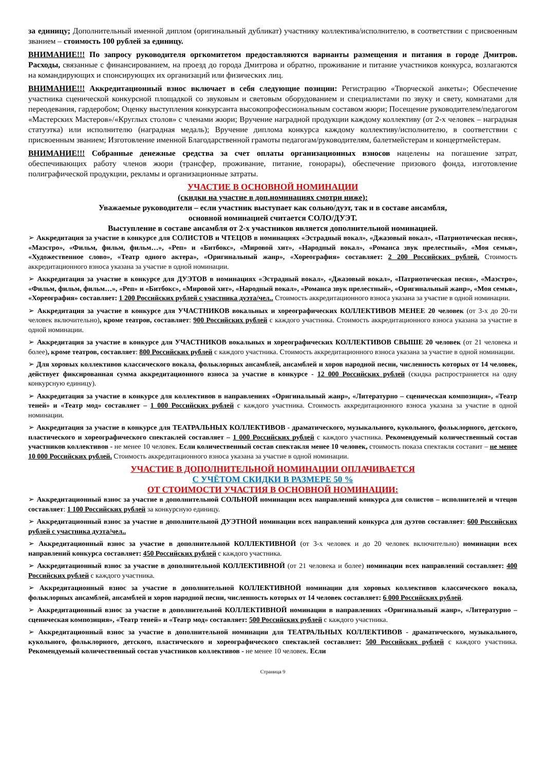за единицу; Дополнительный именной диплом (оригинальный дубликат) участнику коллектива/исполнителю, в соответствии с присвоенным званием – стоимость 100 рублей за единицу.
ВНИМАНИЕ!!! По запросу руководителя оргкомитетом предоставляются варианты размещения и питания в городе Дмитров. Расходы, связанные с финансированием, на проезд до города Дмитрова и обратно, проживание и питание участников конкурса, возлагаются на командирующих и спонсирующих их организаций или физических лиц.
ВНИМАНИЕ!!! Аккредитационный взнос включает в себя следующие позиции: Регистрацию «Творческой анкеты»; Обеспечение участника сценической конкурсной площадкой со звуковым и световым оборудованием и специалистами по звуку и свету, комнатами для переодевания, гардеробом; Оценку выступления конкурсанта высокопрофессиональным составом жюри; Посещение руководителем/педагогом «Мастерских Мастеров»/«Круглых столов» с членами жюри; Вручение наградной продукции каждому коллективу (от 2-х человек – наградная статуэтка) или исполнителю (наградная медаль); Вручение диплома конкурса каждому коллективу/исполнителю, в соответствии с присвоенным званием; Изготовление именной Благодарственной грамоты педагогам/руководителям, балетмейстерам и концертмейстерам.
ВНИМАНИЕ!!! Собранные денежные средства за счет оплаты организационных взносов нацелены на погашение затрат, обеспечивающих работу членов жюри (трансфер, проживание, питание, гонорары), обеспечение призового фонда, изготовление полиграфической продукции, рекламы и организационные затраты.
УЧАСТИЕ В ОСНОВНОЙ НОМИНАЦИИ
(скидки на участие в доп.номинациях смотри ниже):
Уважаемые руководители – если участник выступает как сольно/дуэт, так и в составе ансамбля,
основной номинацией считается СОЛО/ДУЭТ.
Выступление в составе ансамбля от 2-х участников является дополнительной номинацией.
➢ Аккредитация за участие в конкурсе для СОЛИСТОВ и ЧТЕЦОВ в номинациях «Эстрадный вокал», «Джазовый вокал», «Патриотическая песня», «Маэстро», «Фильм, фильм, фильм…», «Реп» и «Битбокс», «Мировой хит», «Народный вокал», «Романса звук прелестный», «Моя семья», «Художественное слово», «Театр одного актера», «Оригинальный жанр», «Хореография» составляет: 2 200 Российских рублей. Стоимость аккредитационного взноса указана за участие в одной номинации.
➢ Аккредитация за участие в конкурсе для ДУЭТОВ в номинациях «Эстрадный вокал», «Джазовый вокал», «Патриотическая песня», «Маэстро», «Фильм, фильм, фильм…», «Реп» и «Битбокс», «Мировой хит», «Народный вокал», «Романса звук прелестный», «Оригинальный жанр», «Моя семья», «Хореография» составляет: 1 200 Российских рублей с участника дуэта/чел.. Стоимость аккредитационного взноса указана за участие в одной номинации.
➢ Аккредитация за участие в конкурсе для УЧАСТНИКОВ вокальных и хореографических КОЛЛЕКТИВОВ МЕНЕЕ 20 человек (от 3-х до 20-ти человек включительно), кроме театров, составляет: 900 Российских рублей с каждого участника. Стоимость аккредитационного взноса указана за участие в одной номинации.
➢ Аккредитация за участие в конкурсе для УЧАСТНИКОВ вокальных и хореографических КОЛЛЕКТИВОВ СВЫШЕ 20 человек (от 21 человека и более), кроме театров, составляет: 800 Российских рублей с каждого участника. Стоимость аккредитационного взноса указана за участие в одной номинации.
➢ Для хоровых коллективов классического вокала, фольклорных ансамблей, ансамблей и хоров народной песни, численность которых от 14 человек, действует фиксированная сумма аккредитационного взноса за участие в конкурсе - 12 000 Российских рублей (скидка распространяется на одну конкурсную единицу).
➢ Аккредитация за участие в конкурсе для коллективов в направлениях «Оригинальный жанр», «Литературно – сценическая композиция», «Театр теней» и «Театр мод» составляет – 1 000 Российских рублей с каждого участника. Стоимость аккредитационного взноса указана за участие в одной номинации.
➢ Аккредитация за участие в конкурсе для ТЕАТРАЛЬНЫХ КОЛЛЕКТИВОВ - драматического, музыкального, кукольного, фольклорного, детского, пластического и хореографического спектаклей составляет – 1 000 Российских рублей с каждого участника. Рекомендуемый количественный состав участников коллективов - не менее 10 человек. Если количественный состав спектакля менее 10 человек, стоимость показа спектакля составит – не менее 10 000 Российских рублей. Стоимость аккредитационного взноса указана за участие в одной номинации.
УЧАСТИЕ В ДОПОЛНИТЕЛЬНОЙ НОМИНАЦИИ ОПЛАЧИВАЕТСЯ
С УЧЁТОМ СКИДКИ В РАЗМЕРЕ 50 %
ОТ СТОИМОСТИ УЧАСТИЯ В ОСНОВНОЙ НОМИНАЦИИ:
➢ Аккредитационный взнос за участие в дополнительной СОЛЬНОЙ номинации всех направлений конкурса для солистов – исполнителей и чтецов составляет: 1 100 Российских рублей за конкурсную единицу.
➢ Аккредитационный взнос за участие в дополнительной ДУЭТНОЙ номинации всех направлений конкурса для дуэтов составляет: 600 Российских рублей с участника дуэта/чел..
➢ Аккредитационный взнос за участие в дополнительной КОЛЛЕКТИВНОЙ (от 3-х человек и до 20 человек включительно) номинации всех направлений конкурса составляет: 450 Российских рублей с каждого участника.
➢ Аккредитационный взнос за участие в дополнительной КОЛЛЕКТИВНОЙ (от 21 человека и более) номинации всех направлений составляет: 400 Российских рублей с каждого участника.
➢ Аккредитационный взнос за участие в дополнительной КОЛЛЕКТИВНОЙ номинации для хоровых коллективов классического вокала, фольклорных ансамблей, ансамблей и хоров народной песни, численность которых от 14 человек составляет: 6 000 Российских рублей.
➢ Аккредитационный взнос за участие в дополнительной КОЛЛЕКТИВНОЙ номинации в направлениях «Оригинальный жанр», «Литературно – сценическая композиция», «Театр теней» и «Театр мод» составляет: 500 Российских рублей с каждого участника.
➢ Аккредитационный взнос за участие в дополнительной номинации для ТЕАТРАЛЬНЫХ КОЛЛЕКТИВОВ - драматического, музыкального, кукольного, фольклорного, детского, пластического и хореографического спектаклей составляет: 500 Российских рублей с каждого участника. Рекомендуемый количественный состав участников коллективов - не менее 10 человек. Если
Страница 9